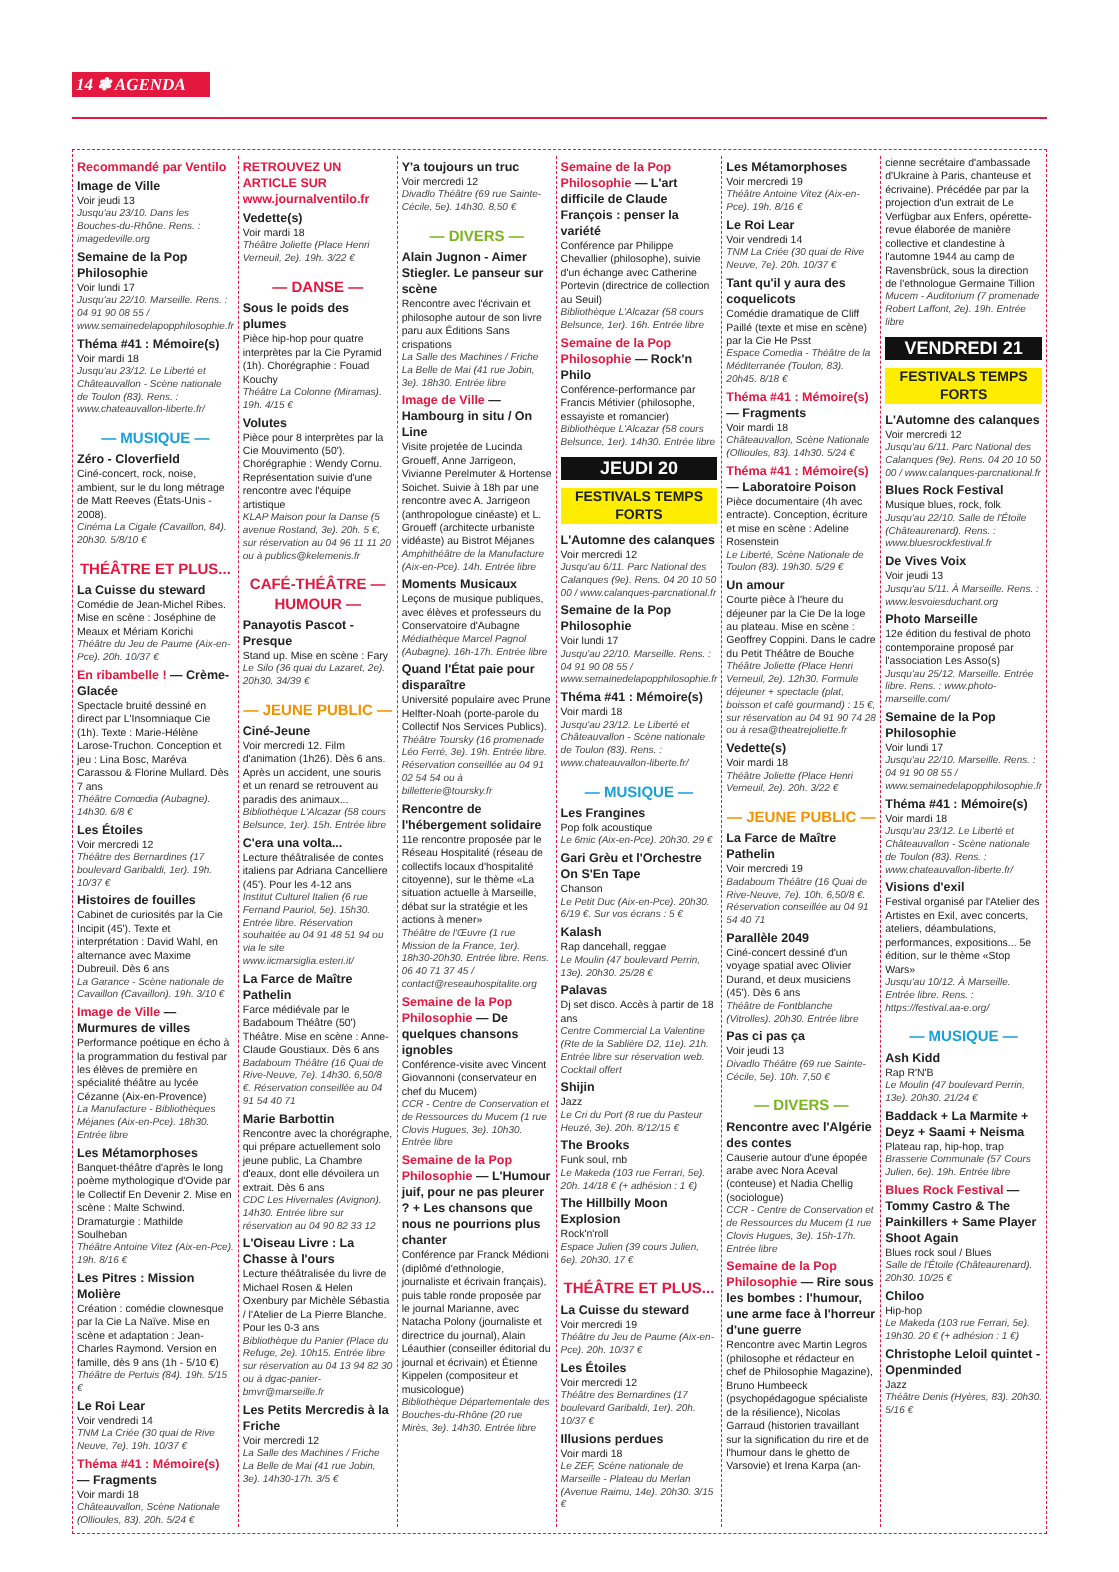14 ❃ AGENDA
Recommandé par Ventilo
Image de Ville
Voir jeudi 13
Jusqu'au 23/10. Dans les Bouches-du-Rhône. Rens. : imagedeville.org
Semaine de la Pop Philosophie
Voir lundi 17
Jusqu'au 22/10. Marseille. Rens. : 04 91 90 08 55 / www.semainedelapopphilosophie.fr
Théma #41 : Mémoire(s)
Voir mardi 18
Jusqu'au 23/12. Le Liberté et Châteauvallon - Scène nationale de Toulon (83). Rens. : www.chateauvallon-liberte.fr/
— MUSIQUE —
Zéro - Cloverfield
Ciné-concert, rock, noise, ambient, sur le du long métrage de Matt Reeves (États-Unis - 2008).
Cinéma La Cigale (Cavaillon, 84). 20h30. 5/8/10 €
THÉÂTRE ET PLUS...
La Cuisse du steward
Comédie de Jean-Michel Ribes. Mise en scène : Joséphine de Meaux et Mériam Korichi
Théâtre du Jeu de Paume (Aix-en-Pce). 20h. 10/37 €
En ribambelle ! — Crème-Glacée
Spectacle bruité dessiné en direct par L'Insomniaque Cie (1h). Texte : Marie-Hélène Larose-Truchon. Conception et jeu : Lina Bosc, Maréva Carassou & Florine Mullard. Dès 7 ans
Théâtre Comœdia (Aubagne). 14h30. 6/8 €
Les Étoiles
Voir mercredi 12
Théâtre des Bernardines (17 boulevard Garibaldi, 1er). 19h. 10/37 €
Histoires de fouilles
Cabinet de curiosités par la Cie Incipit (45'). Texte et interprétation : David Wahl, en alternance avec Maxime Dubreuil. Dès 6 ans
La Garance - Scène nationale de Cavaillon (Cavaillon). 19h. 3/10 €
Image de Ville — Murmures de villes
Performance poétique en écho à la programmation du festival par les élèves de première en spécialité théâtre au lycée Cézanne (Aix-en-Provence)
La Manufacture - Bibliothèques Méjanes (Aix-en-Pce). 18h30. Entrée libre
Les Métamorphoses
Banquet-théâtre d'après le long poème mythologique d'Ovide par le Collectif En Devenir 2. Mise en scène : Malte Schwind. Dramaturgie : Mathilde Soulheban
Théâtre Antoine Vitez (Aix-en-Pce). 19h. 8/16 €
Les Pitres : Mission Molière
Création : comédie clownesque par la Cie La Naïve. Mise en scène et adaptation : Jean-Charles Raymond. Version en famille, dès 9 ans (1h - 5/10 €)
Théâtre de Pertuis (84). 19h. 5/15 €
Le Roi Lear
Voir vendredi 14
TNM La Criée (30 quai de Rive Neuve, 7e). 19h. 10/37 €
Théma #41 : Mémoire(s) — Fragments
Voir mardi 18
Châteauvallon, Scène Nationale (Ollioules, 83). 20h. 5/24 €
RETROUVEZ UN ARTICLE SUR www.journalventilo.fr
Vedette(s)
Voir mardi 18
Théâtre Joliette (Place Henri Verneuil, 2e). 19h. 3/22 €
— DANSE —
Sous le poids des plumes
Pièce hip-hop pour quatre interprètes par la Cie Pyramid (1h). Chorégraphie : Fouad Kouchy
Théâtre La Colonne (Miramas). 19h. 4/15 €
Volutes
Pièce pour 8 interprètes par la Cie Mouvimento (50'). Chorégraphie : Wendy Cornu. Représentation suivie d'une rencontre avec l'équipe artistique
KLAP Maison pour la Danse (5 avenue Rostand, 3e). 20h. 5 €, sur réservation au 04 96 11 11 20 ou à publics@kelemenis.fr
CAFÉ-THÉÂTRE — HUMOUR —
Panayotis Pascot - Presque
Stand up. Mise en scène : Fary
Le Silo (36 quai du Lazaret, 2e). 20h30. 34/39 €
— JEUNE PUBLIC —
Ciné-Jeune
Voir mercredi 12. Film d'animation (1h26). Dès 6 ans. Après un accident, une souris et un renard se retrouvent au paradis des animaux...
Bibliothèque L'Alcazar (58 cours Belsunce, 1er). 15h. Entrée libre
C'era una volta...
Lecture théâtralisée de contes italiens par Adriana Cancelliere (45'). Pour les 4-12 ans
Institut Culturel Italien (6 rue Fernand Pauriol, 5e). 15h30. Entrée libre. Réservation souhaitée au 04 91 48 51 94 ou via le site www.iicmarsiglia.esteri.it/
La Farce de Maître Pathelin
Farce médiévale par le Badaboum Théâtre (50') Théâtre. Mise en scène : Anne-Claude Goustiaux. Dès 6 ans
Badaboum Théâtre (16 Quai de Rive-Neuve, 7e). 14h30. 6,50/8 €. Réservation conseillée au 04 91 54 40 71
Marie Barbottin
Rencontre avec la chorégraphe, qui prépare actuellement solo jeune public, La Chambre d'eaux, dont elle dévoilera un extrait. Dès 6 ans
CDC Les Hivernales (Avignon). 14h30. Entrée libre sur réservation au 04 90 82 33 12
L'Oiseau Livre : La Chasse à l'ours
Lecture théâtralisée du livre de Michael Rosen & Helen Oxenbury par Michèle Sébastia / l'Atelier de La Pierre Blanche. Pour les 0-3 ans
Bibliothèque du Panier (Place du Refuge, 2e). 10h15. Entrée libre sur réservation au 04 13 94 82 30 ou à dgac-panier-bmvr@marseille.fr
Les Petits Mercredis à la Friche
Voir mercredi 12
La Salle des Machines / Friche La Belle de Mai (41 rue Jobin, 3e). 14h30-17h. 3/5 €
Y'a toujours un truc
Voir mercredi 12
Divadlo Théâtre (69 rue Sainte-Cécile, 5e). 14h30. 8,50 €
— DIVERS —
Alain Jugnon - Aimer Stiegler. Le panseur sur scène
Rencontre avec l'écrivain et philosophe autour de son livre paru aux Éditions Sans crispations
La Salle des Machines / Friche La Belle de Mai (41 rue Jobin, 3e). 18h30. Entrée libre
Image de Ville — Hambourg in situ / On Line
Visite projetée de Lucinda Groueff, Anne Jarrigeon, Vivianne Perelmuter & Hortense Soichet. Suivie à 18h par une rencontre avec A. Jarrigeon (anthropologue cinéaste) et L. Groueff (architecte urbaniste vidéaste) au Bistrot Méjanes
Amphithéâtre de la Manufacture (Aix-en-Pce). 14h. Entrée libre
Moments Musicaux
Leçons de musique publiques, avec élèves et professeurs du Conservatoire d'Aubagne
Médiathèque Marcel Pagnol (Aubagne). 16h-17h. Entrée libre
Quand l'État paie pour disparaître
Université populaire avec Prune Helfter-Noah (porte-parole du Collectif Nos Services Publics).
Théâtre Toursky (16 promenade Léo Ferré, 3e). 19h. Entrée libre. Réservation conseillée au 04 91 02 54 54 ou à billetterie@toursky.fr
Rencontre de l'hébergement solidaire
11e rencontre proposée par le Réseau Hospitalité (réseau de collectifs locaux d'hospitalité citoyenne), sur le thème «La situation actuelle à Marseille, débat sur la stratégie et les actions à mener»
Théâtre de l'Œuvre (1 rue Mission de la France, 1er). 18h30-20h30. Entrée libre. Rens. 06 40 71 37 45 / contact@reseauhospitalite.org
Semaine de la Pop Philosophie — De quelques chansons ignobles
Conférence-visite avec Vincent Giovannoni (conservateur en chef du Mucem)
CCR - Centre de Conservation et de Ressources du Mucem (1 rue Clovis Hugues, 3e). 10h30. Entrée libre
Semaine de la Pop Philosophie — L'Humour juif, pour ne pas pleurer ? + Les chansons que nous ne pourrions plus chanter
Conférence par Franck Médioni (diplômé d'ethnologie, journaliste et écrivain français), puis table ronde proposée par le journal Marianne, avec Natacha Polony (journaliste et directrice du journal), Alain Léauthier (conseiller éditorial du journal et écrivain) et Étienne Kippelen (compositeur et musicologue)
Bibliothèque Départementale des Bouches-du-Rhône (20 rue Mirès, 3e). 14h30. Entrée libre
Semaine de la Pop Philosophie — L'art difficile de Claude François : penser la variété
Conférence par Philippe Chevallier (philosophe), suivie d'un échange avec Catherine Portevin (directrice de collection au Seuil)
Bibliothèque L'Alcazar (58 cours Belsunce, 1er). 16h. Entrée libre
Semaine de la Pop Philosophie — Rock'n Philo
Conférence-performance par Francis Métivier (philosophe, essayiste et romancier)
Bibliothèque L'Alcazar (58 cours Belsunce, 1er). 14h30. Entrée libre
JEUDI 20
FESTIVALS TEMPS FORTS
L'Automne des calanques
Voir mercredi 12
Jusqu'au 6/11. Parc National des Calanques (9e). Rens. 04 20 10 50 00 / www.calanques-parcnational.fr
Semaine de la Pop Philosophie
Voir lundi 17
Jusqu'au 22/10. Marseille. Rens. : 04 91 90 08 55 / www.semainedelapopphilosophie.fr
Théma #41 : Mémoire(s)
Voir mardi 18
Jusqu'au 23/12. Le Liberté et Châteauvallon - Scène nationale de Toulon (83). Rens. : www.chateauvallon-liberte.fr/
— MUSIQUE —
Les Frangines
Pop folk acoustique
Le 6mic (Aix-en-Pce). 20h30. 29 €
Gari Grèu et l'Orchestre On S'En Tape
Chanson
Le Petit Duc (Aix-en-Pce). 20h30. 6/19 €. Sur vos écrans : 5 €
Kalash
Rap dancehall, reggae
Le Moulin (47 boulevard Perrin, 13e). 20h30. 25/28 €
Palavas
Dj set disco. Accès à partir de 18 ans
Centre Commercial La Valentine (Rte de la Sablière D2, 11e). 21h. Entrée libre sur réservation web. Cocktail offert
Shijin
Jazz
Le Cri du Port (8 rue du Pasteur Heuzé, 3e). 20h. 8/12/15 €
The Brooks
Funk soul, rnb
Le Makeda (103 rue Ferrari, 5e). 20h. 14/18 € (+ adhésion : 1 €)
The Hillbilly Moon Explosion
Rock'n'roll
Espace Julien (39 cours Julien, 6e). 20h30. 17 €
THÉÂTRE ET PLUS...
La Cuisse du steward
Voir mercredi 19
Théâtre du Jeu de Paume (Aix-en-Pce). 20h. 10/37 €
Les Étoiles
Voir mercredi 12
Théâtre des Bernardines (17 boulevard Garibaldi, 1er). 20h. 10/37 €
Illusions perdues
Voir mardi 18
Le ZEF, Scène nationale de Marseille - Plateau du Merlan (Avenue Raimu, 14e). 20h30. 3/15 €
Les Métamorphoses
Voir mercredi 19
Théâtre Antoine Vitez (Aix-en-Pce). 19h. 8/16 €
Le Roi Lear
Voir vendredi 14
TNM La Criée (30 quai de Rive Neuve, 7e). 20h. 10/37 €
Tant qu'il y aura des coquelicots
Comédie dramatique de Cliff Paillé (texte et mise en scène) par la Cie He Psst
Espace Comedia - Théâtre de la Méditerranée (Toulon, 83). 20h45. 8/18 €
Théma #41 : Mémoire(s) — Fragments
Voir mardi 18
Châteauvallon, Scène Nationale (Ollioules, 83). 14h30. 5/24 €
Théma #41 : Mémoire(s) — Laboratoire Poison
Pièce documentaire (4h avec entracte). Conception, écriture et mise en scène : Adeline Rosenstein
Le Liberté, Scène Nationale de Toulon (83). 19h30. 5/29 €
Un amour
Courte pièce à l'heure du déjeuner par la Cie De la loge au plateau. Mise en scène : Geoffrey Coppini. Dans le cadre du Petit Théâtre de Bouche
Théâtre Joliette (Place Henri Verneuil, 2e). 12h30. Formule déjeuner + spectacle (plat, boisson et café gourmand) : 15 €, sur réservation au 04 91 90 74 28 ou à resa@theatrejoliette.fr
Vedette(s)
Voir mardi 18
Théâtre Joliette (Place Henri Verneuil, 2e). 20h. 3/22 €
— JEUNE PUBLIC —
La Farce de Maître Pathelin
Voir mercredi 19
Badaboum Théâtre (16 Quai de Rive-Neuve, 7e). 10h. 6,50/8 €. Réservation conseillée au 04 91 54 40 71
Parallèle 2049
Ciné-concert dessiné d'un voyage spatial avec Olivier Durand, et deux musiciens (45'). Dès 6 ans
Théâtre de Fontblanche (Vitrolles). 20h30. Entrée libre
Pas ci pas ça
Voir jeudi 13
Divadlo Théâtre (69 rue Sainte-Cécile, 5e). 10h. 7,50 €
— DIVERS —
Rencontre avec l'Algérie des contes
Causerie autour d'une épopée arabe avec Nora Aceval (conteuse) et Nadia Chellig (sociologue)
CCR - Centre de Conservation et de Ressources du Mucem (1 rue Clovis Hugues, 3e). 15h-17h. Entrée libre
Semaine de la Pop Philosophie — Rire sous les bombes : l'humour, une arme face à l'horreur d'une guerre
Rencontre avec Martin Legros (philosophe et rédacteur en chef de Philosophie Magazine), Bruno Humbeeck (psychopédagogue spécialiste de la résilience), Nicolas Garraud (historien travaillant sur la signification du rire et de l'humour dans le ghetto de Varsovie) et Irena Karpa (an-
cienne secrétaire d'ambassade d'Ukraine à Paris, chanteuse et écrivaine). Précédée par par la projection d'un extrait de Le Verfügbar aux Enfers, opérette-revue élaborée de manière collective et clandestine à l'automne 1944 au camp de Ravensbrück, sous la direction de l'ethnologue Germaine Tillion
Mucem - Auditorium (7 promenade Robert Laffont, 2e). 19h. Entrée libre
VENDREDI 21
FESTIVALS TEMPS FORTS
L'Automne des calanques
Voir mercredi 12
Jusqu'au 6/11. Parc National des Calanques (9e). Rens. 04 20 10 50 00 / www.calanques-parcnational.fr
Blues Rock Festival
Musique blues, rock, folk
Jusqu'au 22/10. Salle de l'Étoile (Châteaurenard). Rens. : www.bluesrockfestival.fr
De Vives Voix
Voir jeudi 13
Jusqu'au 5/11. À Marseille. Rens. : www.lesvoiesduchant.org
Photo Marseille
12e édition du festival de photo contemporaine proposé par l'association Les Asso(s)
Jusqu'au 25/12. Marseille. Entrée libre. Rens. : www.photo-marseille.com/
Semaine de la Pop Philosophie
Voir lundi 17
Jusqu'au 22/10. Marseille. Rens. : 04 91 90 08 55 / www.semainedelapopphilosophie.fr
Théma #41 : Mémoire(s)
Voir mardi 18
Jusqu'au 23/12. Le Liberté et Châteauvallon - Scène nationale de Toulon (83). Rens. : www.chateauvallon-liberte.fr/
Visions d'exil
Festival organisé par l'Atelier des Artistes en Exil, avec concerts, ateliers, déambulations, performances, expositions... 5e édition, sur le thème «Stop Wars»
Jusqu'au 10/12. À Marseille. Entrée libre. Rens. : https://festival.aa-e.org/
— MUSIQUE —
Ash Kidd
Rap R'N'B
Le Moulin (47 boulevard Perrin, 13e). 20h30. 21/24 €
Baddack + La Marmite + Deyz + Saami + Neisma
Plateau rap, hip-hop, trap
Brasserie Communale (57 Cours Julien, 6e). 19h. Entrée libre
Blues Rock Festival — Tommy Castro & The Painkillers + Same Player Shoot Again
Blues rock soul / Blues
Salle de l'Étoile (Châteaurenard). 20h30. 10/25 €
Chiloo
Hip-hop
Le Makeda (103 rue Ferrari, 5e). 19h30. 20 € (+ adhésion : 1 €)
Christophe Leloil quintet - Openminded
Jazz
Théâtre Denis (Hyères, 83). 20h30. 5/16 €